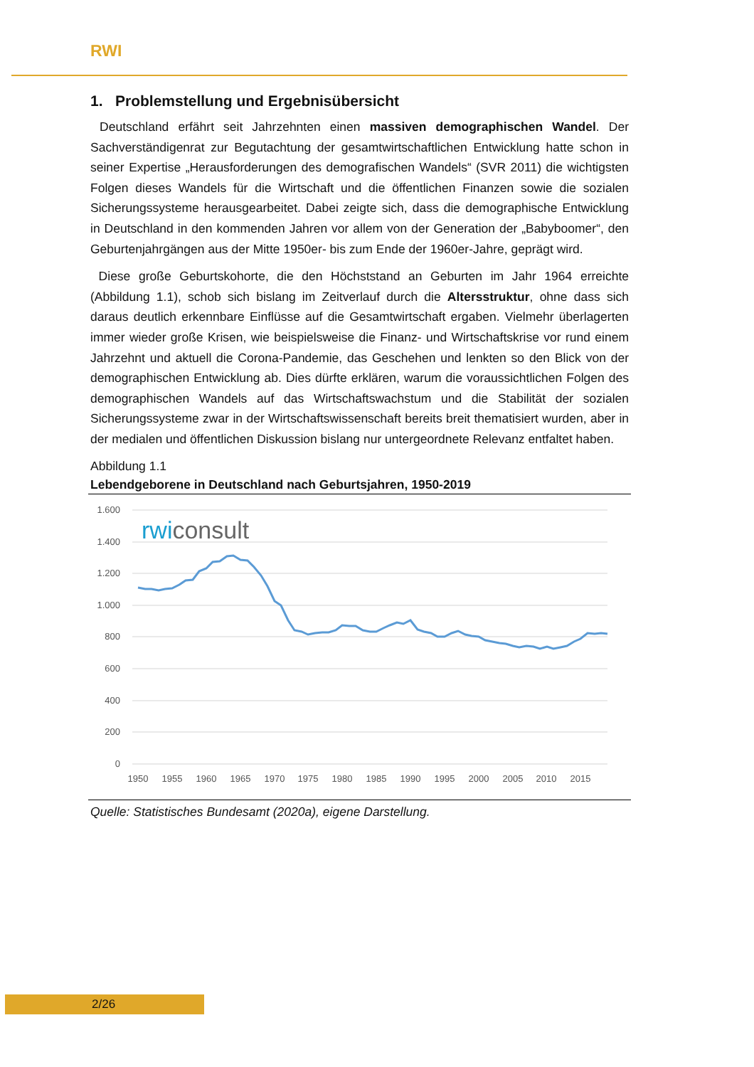RWI
1. Problemstellung und Ergebnisübersicht
Deutschland erfährt seit Jahrzehnten einen massiven demographischen Wandel. Der Sachverständigenrat zur Begutachtung der gesamtwirtschaftlichen Entwicklung hatte schon in seiner Expertise „Herausforderungen des demografischen Wandels“ (SVR 2011) die wichtigsten Folgen dieses Wandels für die Wirtschaft und die öffentlichen Finanzen sowie die sozialen Sicherungssysteme herausgearbeitet. Dabei zeigte sich, dass die demographische Entwicklung in Deutschland in den kommenden Jahren vor allem von der Generation der „Babyboomer“, den Geburtenjahrgängen aus der Mitte 1950er- bis zum Ende der 1960er-Jahre, geprägt wird.
Diese große Geburtskohorte, die den Höchststand an Geburten im Jahr 1964 erreichte (Abbildung 1.1), schob sich bislang im Zeitverlauf durch die Altersstruktur, ohne dass sich daraus deutlich erkennbare Einflüsse auf die Gesamtwirtschaft ergaben. Vielmehr überlagerten immer wieder große Krisen, wie beispielsweise die Finanz- und Wirtschaftskrise vor rund einem Jahrzehnt und aktuell die Corona-Pandemie, das Geschehen und lenkten so den Blick von der demographischen Entwicklung ab. Dies dürfte erklären, warum die voraussichtlichen Folgen des demographischen Wandels auf das Wirtschaftswachstum und die Stabilität der sozialen Sicherungssysteme zwar in der Wirtschaftswissenschaft bereits breit thematisiert wurden, aber in der medialen und öffentlichen Diskussion bislang nur untergeordnete Relevanz entfaltet haben.
Abbildung 1.1
Lebendgeborene in Deutschland nach Geburtsjahren, 1950-2019
1.600
1.400
1.200
1.000
800
600
400
200
0
1950
1955
1960
1965
1970
1975
1980
1985
1990
1995
2000
2005
2010
2015
rwiconsult
Quelle: Statistisches Bundesamt (2020a), eigene Darstellung.
2/26